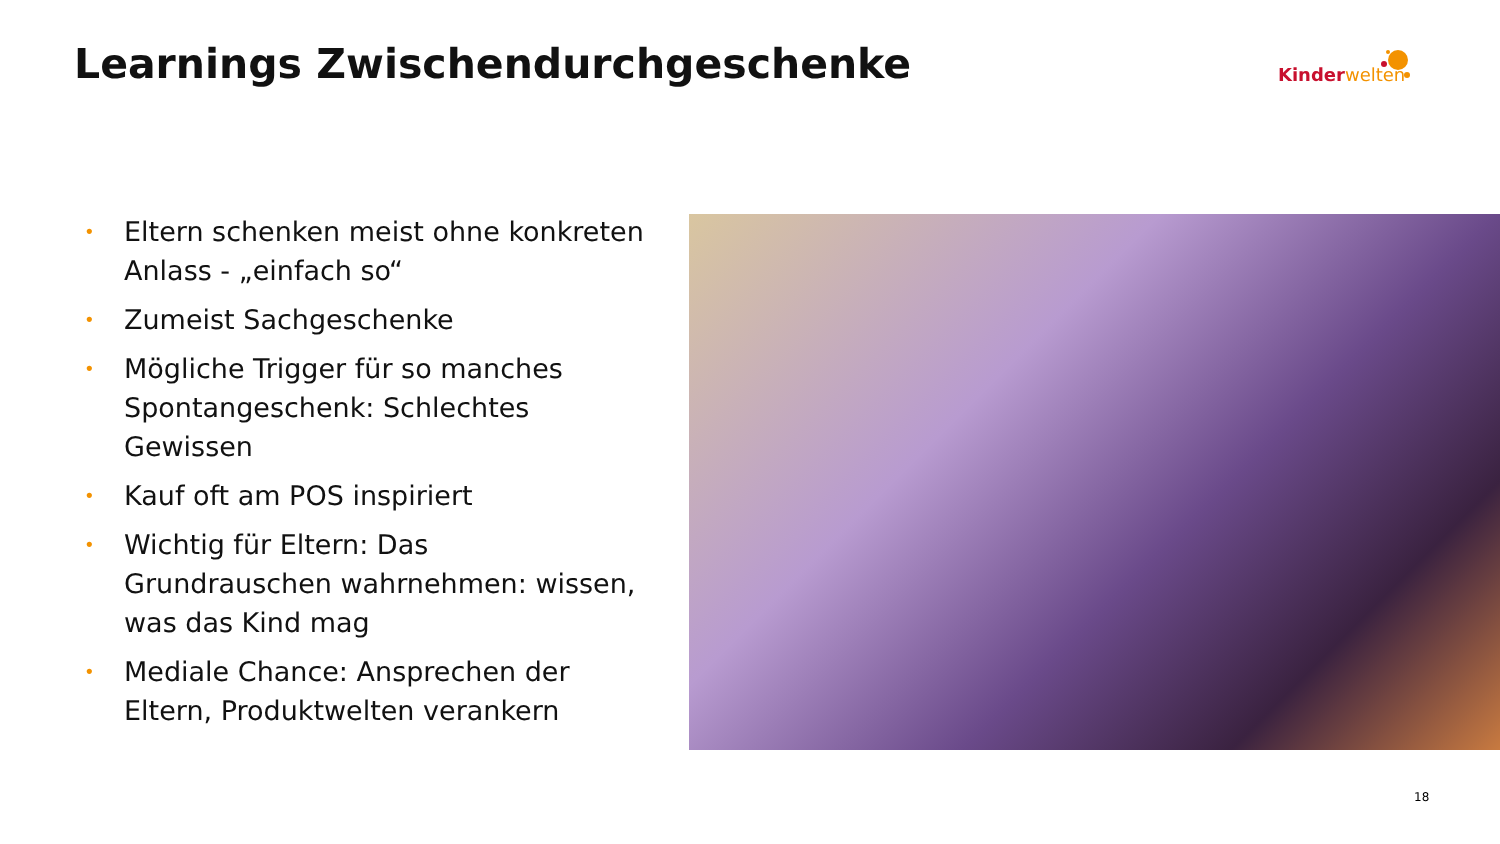Learnings Zwischendurchgeschenke
Kinder welten
• Eltern schenken meist ohne konkreten Anlass - „einfach so“
• Zumeist Sachgeschenke
• Mögliche Trigger für so manches Spontangeschenk: Schlechtes Gewissen
• Kauf oft am POS inspiriert
• Wichtig für Eltern: Das Grundrauschen wahrnehmen: wissen, was das Kind mag
• Mediale Chance: Ansprechen der Eltern, Produktwelten verankern
18